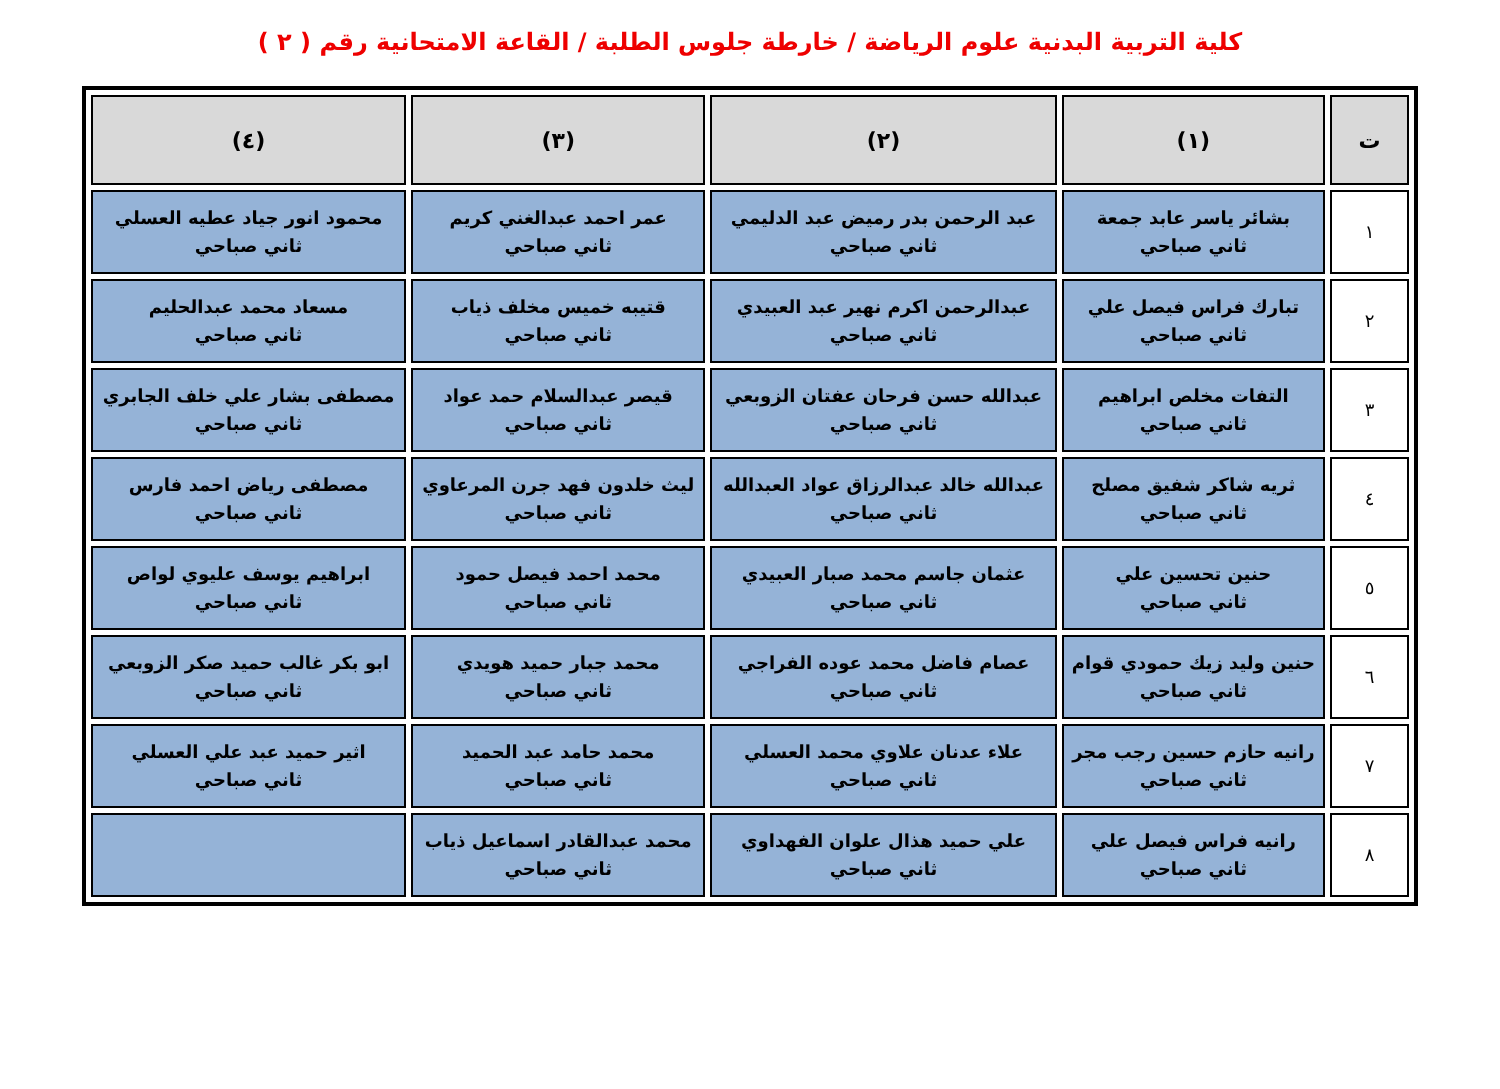كلية التربية البدنية علوم الرياضة / خارطة جلوس الطلبة / القاعة الامتحانية رقم ( ٢ )
| ت | (١) | (٢) | (٣) | (٤) |
| --- | --- | --- | --- | --- |
| ١ | بشائر ياسر عابد جمعة ثاني صباحي | عبد الرحمن بدر رميض عبد الدليمي ثاني صباحي | عمر احمد عبدالغني كريم ثاني صباحي | محمود انور جياد عطيه العسلي ثاني صباحي |
| ٢ | تبارك فراس فيصل علي ثاني صباحي | عبدالرحمن اكرم نهير عبد العبيدي ثاني صباحي | قتيبه خميس مخلف ذياب ثاني صباحي | مسعاد محمد عبدالحليم ثاني صباحي |
| ٣ | التفات مخلص ابراهيم ثاني صباحي | عبدالله حسن فرحان عفتان الزوبعي ثاني صباحي | قيصر عبدالسلام حمد عواد ثاني صباحي | مصطفى بشار علي خلف الجابري ثاني صباحي |
| ٤ | ثريه شاكر شفيق مصلح ثاني صباحي | عبدالله خالد عبدالرزاق عواد العبدالله ثاني صباحي | ليث خلدون فهد جرن المرعاوي ثاني صباحي | مصطفى رياض احمد فارس ثاني صباحي |
| ٥ | حنين تحسين علي ثاني صباحي | عثمان جاسم محمد صبار العبيدي ثاني صباحي | محمد احمد فيصل حمود ثاني صباحي | ابراهيم يوسف عليوي لواص ثاني صباحي |
| ٦ | حنين وليد زيك حمودي قوام ثاني صباحي | عصام فاضل محمد عوده الفراجي ثاني صباحي | محمد جبار حميد هويدي ثاني صباحي | ابو بكر غالب حميد صكر الزوبعي ثاني صباحي |
| ٧ | رانيه حازم حسين رجب مجر ثاني صباحي | علاء عدنان علاوي محمد العسلي ثاني صباحي | محمد حامد عبد الحميد ثاني صباحي | اثير حميد عبد علي العسلي ثاني صباحي |
| ٨ | رانيه فراس فيصل علي ثاني صباحي | علي حميد هذال علوان الفهداوي ثاني صباحي | محمد عبدالقادر اسماعيل ذياب ثاني صباحي | |